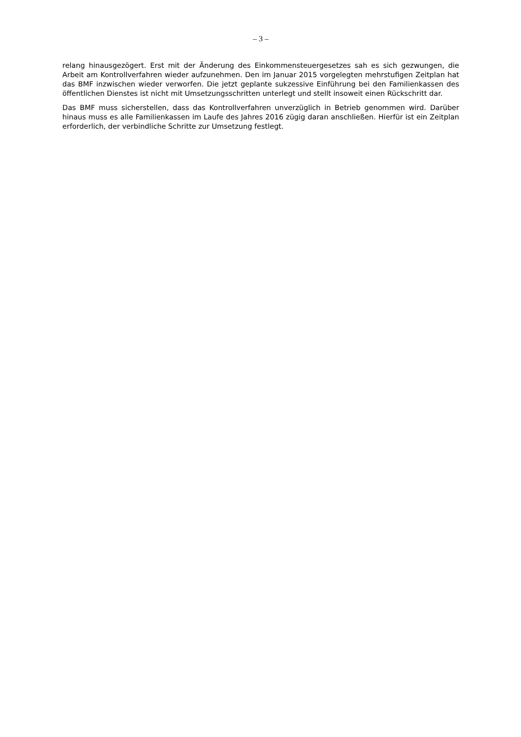– 3 –
relang hinausgezögert. Erst mit der Änderung des Einkommensteuergesetzes sah es sich gezwungen, die Arbeit am Kontrollverfahren wieder aufzunehmen. Den im Januar 2015 vorgelegten mehrstufigen Zeitplan hat das BMF inzwischen wieder verworfen. Die jetzt geplante sukzessive Einführung bei den Familienkassen des öffentlichen Dienstes ist nicht mit Umsetzungsschritten unterlegt und stellt insoweit einen Rückschritt dar.
Das BMF muss sicherstellen, dass das Kontrollverfahren unverzüglich in Betrieb genommen wird. Darüber hinaus muss es alle Familienkassen im Laufe des Jahres 2016 zügig daran anschließen. Hierfür ist ein Zeitplan erforderlich, der verbindliche Schritte zur Umsetzung festlegt.